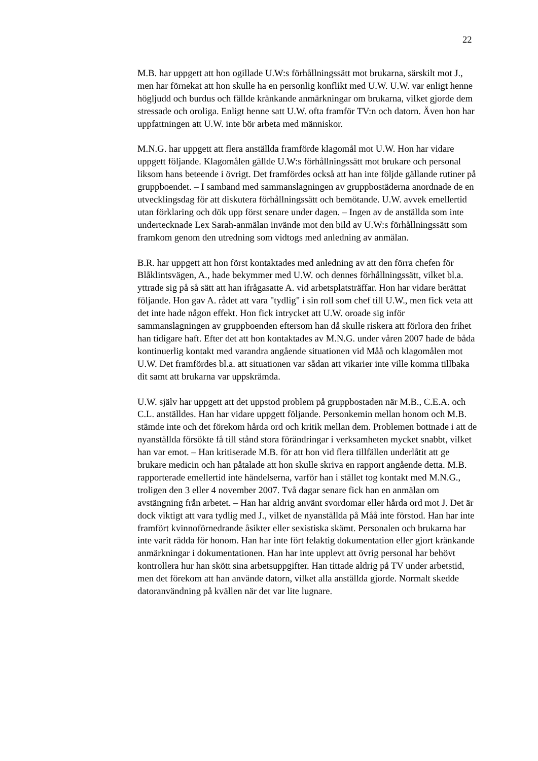22
M.B. har uppgett att hon ogillade U.W:s förhållningssätt mot brukarna, särskilt mot J., men har förnekat att hon skulle ha en personlig konflikt med U.W. U.W. var enligt henne högljudd och burdus och fällde kränkande anmärkningar om brukarna, vilket gjorde dem stressade och oroliga. Enligt henne satt U.W. ofta framför TV:n och datorn. Även hon har uppfattningen att U.W. inte bör arbeta med människor.
M.N.G. har uppgett att flera anställda framförde klagomål mot U.W. Hon har vidare uppgett följande. Klagomålen gällde U.W:s förhållningssätt mot brukare och personal liksom hans beteende i övrigt. Det framfördes också att han inte följde gällande rutiner på gruppboendet. – I samband med sammanslagningen av gruppbostäderna anordnade de en utvecklingsdag för att diskutera förhållningssätt och bemötande. U.W. avvek emellertid utan förklaring och dök upp först senare under dagen. – Ingen av de anställda som inte undertecknade Lex Sarah-anmälan invände mot den bild av U.W:s förhållningssätt som framkom genom den utredning som vidtogs med anledning av anmälan.
B.R. har uppgett att hon först kontaktades med anledning av att den förra chefen för Blåklintsvägen, A., hade bekymmer med U.W. och dennes förhållningssätt, vilket bl.a. yttrade sig på så sätt att han ifrågasatte A. vid arbetsplatsträffar. Hon har vidare berättat följande. Hon gav A. rådet att vara "tydlig" i sin roll som chef till U.W., men fick veta att det inte hade någon effekt. Hon fick intrycket att U.W. oroade sig inför sammanslagningen av gruppboenden eftersom han då skulle riskera att förlora den frihet han tidigare haft. Efter det att hon kontaktades av M.N.G. under våren 2007 hade de båda kontinuerlig kontakt med varandra angående situationen vid Måå och klagomålen mot U.W. Det framfördes bl.a. att situationen var sådan att vikarier inte ville komma tillbaka dit samt att brukarna var uppskrämda.
U.W. själv har uppgett att det uppstod problem på gruppbostaden när M.B., C.E.A. och C.L. anställdes. Han har vidare uppgett följande. Personkemin mellan honom och M.B. stämde inte och det förekom hårda ord och kritik mellan dem. Problemen bottnade i att de nyanställda försökte få till stånd stora förändringar i verksamheten mycket snabbt, vilket han var emot. – Han kritiserade M.B. för att hon vid flera tillfällen underlåtit att ge brukare medicin och han påtalade att hon skulle skriva en rapport angående detta. M.B. rapporterade emellertid inte händelserna, varför han i stället tog kontakt med M.N.G., troligen den 3 eller 4 november 2007. Två dagar senare fick han en anmälan om avstängning från arbetet. – Han har aldrig använt svordomar eller hårda ord mot J. Det är dock viktigt att vara tydlig med J., vilket de nyanställda på Måå inte förstod. Han har inte framfört kvinnoförnedrande åsikter eller sexistiska skämt. Personalen och brukarna har inte varit rädda för honom. Han har inte fört felaktig dokumentation eller gjort kränkande anmärkningar i dokumentationen. Han har inte upplevt att övrig personal har behövt kontrollera hur han skött sina arbetsuppgifter. Han tittade aldrig på TV under arbetstid, men det förekom att han använde datorn, vilket alla anställda gjorde. Normalt skedde datoranvändning på kvällen när det var lite lugnare.